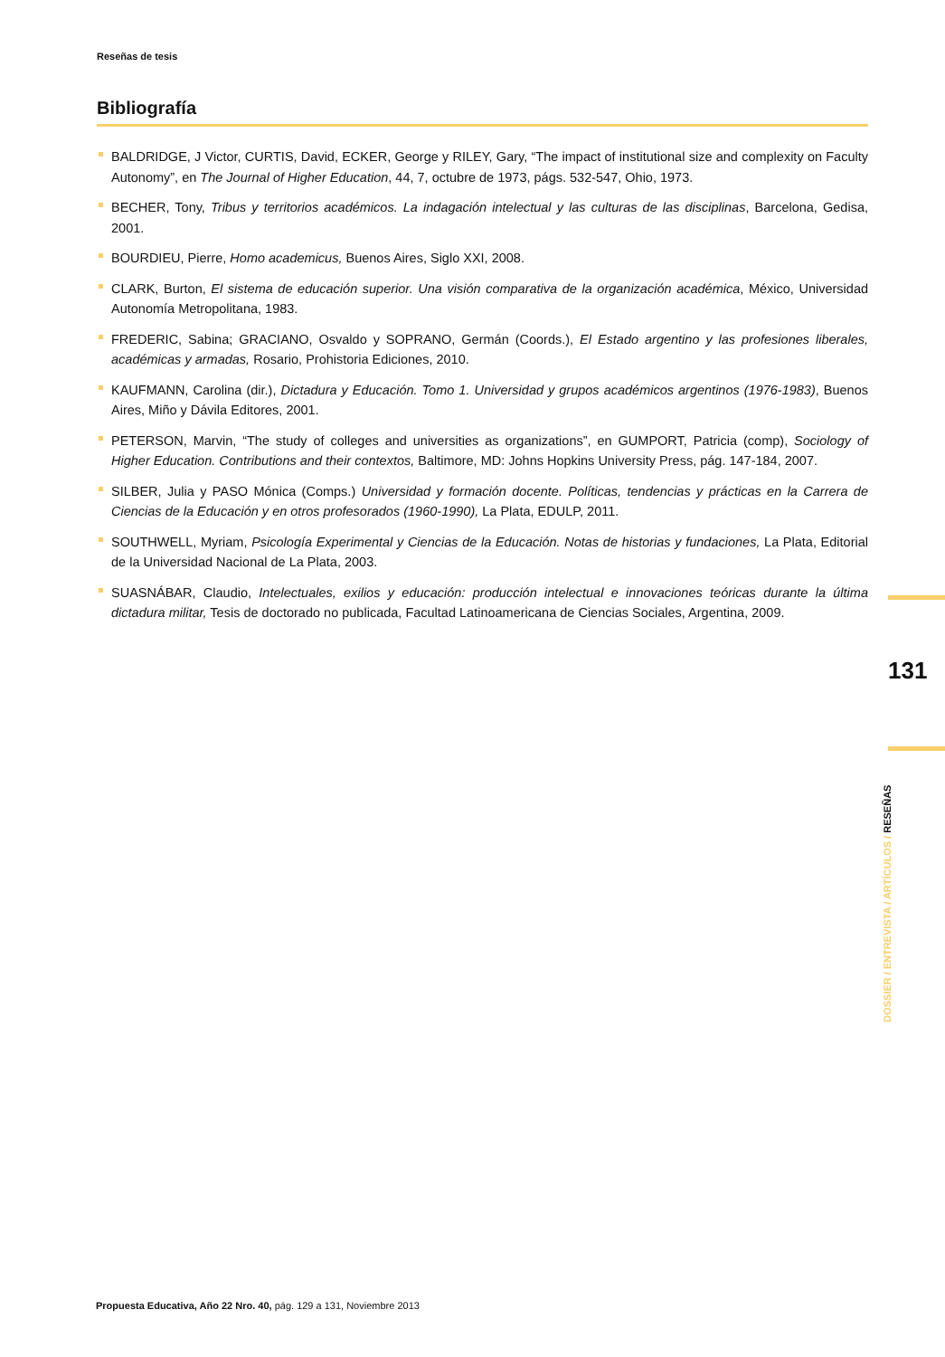Reseñas de tesis
Bibliografía
BALDRIDGE, J Victor, CURTIS, David, ECKER, George y RILEY, Gary, “The impact of institutional size and complexity on Faculty Autonomy”, en The Journal of Higher Education, 44, 7, octubre de 1973, págs. 532-547, Ohio, 1973.
BECHER, Tony, Tribus y territorios académicos. La indagación intelectual y las culturas de las disciplinas, Barcelona, Gedisa, 2001.
BOURDIEU, Pierre, Homo academicus, Buenos Aires, Siglo XXI, 2008.
CLARK, Burton, El sistema de educación superior. Una visión comparativa de la organización académica, México, Universidad Autonomía Metropolitana, 1983.
FREDERIC, Sabina; GRACIANO, Osvaldo y SOPRANO, Germán (Coords.), El Estado argentino y las profesiones liberales, académicas y armadas, Rosario, Prohistoria Ediciones, 2010.
KAUFMANN, Carolina (dir.), Dictadura y Educación. Tomo 1. Universidad y grupos académicos argentinos (1976-1983), Buenos Aires, Miño y Dávila Editores, 2001.
PETERSON, Marvin, “The study of colleges and universities as organizations”, en GUMPORT, Patricia (comp), Sociology of Higher Education. Contributions and their contextos, Baltimore, MD: Johns Hopkins University Press, pág. 147-184, 2007.
SILBER, Julia y PASO Mónica (Comps.) Universidad y formación docente. Políticas, tendencias y prácticas en la Carrera de Ciencias de la Educación y en otros profesorados (1960-1990), La Plata, EDULP, 2011.
SOUTHWELL, Myriam, Psicología Experimental y Ciencias de la Educación. Notas de historias y fundaciones, La Plata, Editorial de la Universidad Nacional de La Plata, 2003.
SUASNÁBAR, Claudio, Intelectuales, exilios y educación: producción intelectual e innovaciones teóricas durante la última dictadura militar, Tesis de doctorado no publicada, Facultad Latinoamericana de Ciencias Sociales, Argentina, 2009.
131
DOSSIER / ENTREVISTA / ARTÍCULOS / RESEÑAS
Propuesta Educativa, Año 22 Nro. 40, pág. 129 a 131, Noviembre 2013